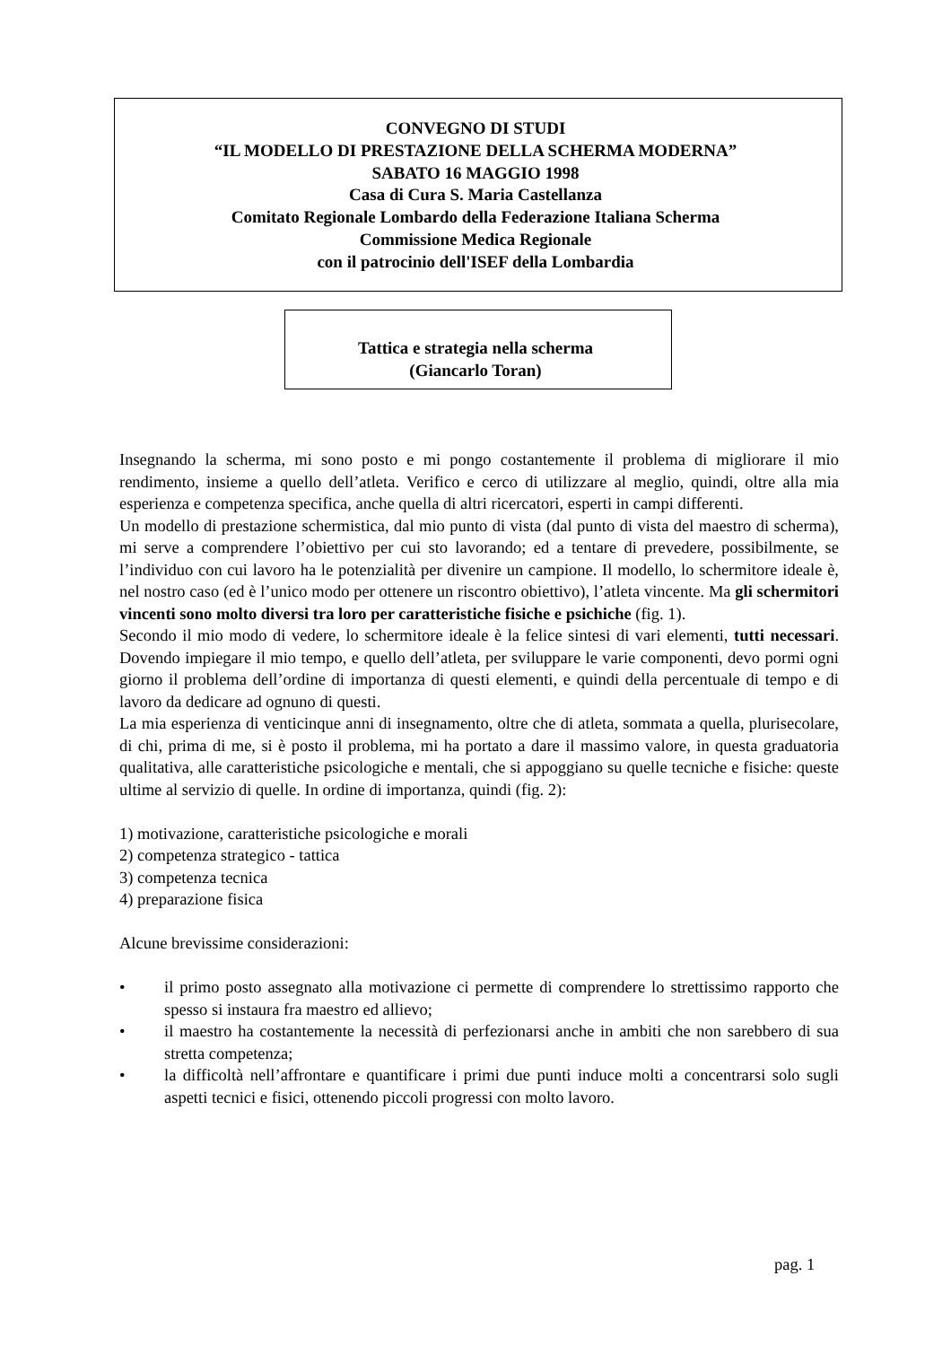CONVEGNO DI STUDI
“IL MODELLO DI PRESTAZIONE DELLA SCHERMA MODERNA”
SABATO 16 MAGGIO 1998
Casa di Cura S. Maria Castellanza
Comitato Regionale Lombardo della Federazione Italiana Scherma
Commissione Medica Regionale
con il patrocinio dell'ISEF della Lombardia
Tattica e strategia nella scherma
(Giancarlo Toran)
Insegnando la scherma, mi sono posto e mi pongo costantemente il problema di migliorare il mio rendimento, insieme a quello dell’atleta. Verifico e cerco di utilizzare al meglio, quindi, oltre alla mia esperienza e competenza specifica, anche quella di altri ricercatori, esperti in campi differenti.
Un modello di prestazione schermistica, dal mio punto di vista (dal punto di vista del maestro di scherma), mi serve a comprendere l’obiettivo per cui sto lavorando; ed a tentare di prevedere, possibilmente, se l’individuo con cui lavoro ha le potenzialità per divenire un campione. Il modello, lo schermitore ideale è, nel nostro caso (ed è l’unico modo per ottenere un riscontro obiettivo), l’atleta vincente. Ma gli schermitori vincenti sono molto diversi tra loro per caratteristiche fisiche e psichiche (fig. 1).
Secondo il mio modo di vedere, lo schermitore ideale è la felice sintesi di vari elementi, tutti necessari. Dovendo impiegare il mio tempo, e quello dell’atleta, per sviluppare le varie componenti, devo pormi ogni giorno il problema dell’ordine di importanza di questi elementi, e quindi della percentuale di tempo e di lavoro da dedicare ad ognuno di questi.
La mia esperienza di venticinque anni di insegnamento, oltre che di atleta, sommata a quella, plurisecolare, di chi, prima di me, si è posto il problema, mi ha portato a dare il massimo valore, in questa graduatoria qualitativa, alle caratteristiche psicologiche e mentali, che si appoggiano su quelle tecniche e fisiche: queste ultime al servizio di quelle. In ordine di importanza, quindi (fig. 2):
1) motivazione, caratteristiche psicologiche e morali
2) competenza strategico - tattica
3) competenza tecnica
4) preparazione fisica
Alcune brevissime considerazioni:
• il primo posto assegnato alla motivazione ci permette di comprendere lo strettissimo rapporto che spesso si instaura fra maestro ed allievo;
• il maestro ha costantemente la necessità di perfezionarsi anche in ambiti che non sarebbero di sua stretta competenza;
• la difficoltà nell’affrontare e quantificare i primi due punti induce molti a concentrarsi solo sugli aspetti tecnici e fisici, ottenendo piccoli progressi con molto lavoro.
pag. 1